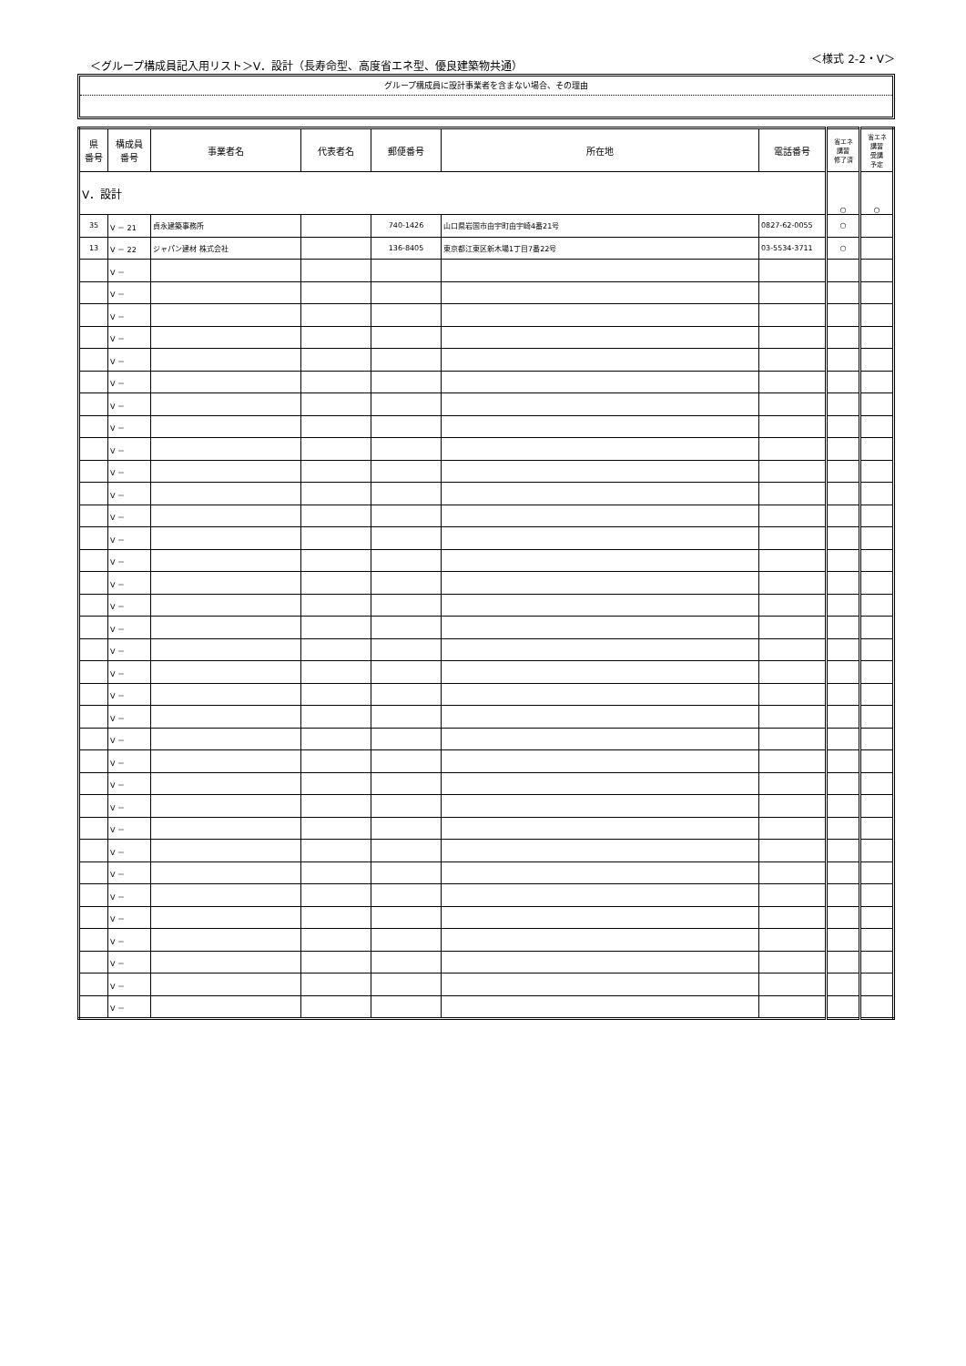＜グループ構成員記入用リスト＞Ⅴ．設計（長寿命型、高度省エネ型、優良建築物共通） ＜様式 2-2・Ⅴ＞
グループ構成員に設計事業者を含まない場合、その理由
| 県 番号 | 構成員 番号 | 事業者名 | 代表者名 | 郵便番号 | 所在地 | 電話番号 | 省エネ 講習 修了済 | 省エネ 講習 受講 予定 |
| --- | --- | --- | --- | --- | --- | --- | --- | --- |
| Ⅴ．設計 | | | | | | | ○ | ○ |
| 35 | Ⅴ － 21 | 貞永建築事務所 | | 740-1426 | 山口県岩国市由宇町由宇崎4番21号 | 0827-62-0055 | ○ | |
| 13 | Ⅴ － 22 | ジャパン建材 株式会社 | | 136-8405 | 東京都江東区新木場1丁目7番22号 | 03-5534-3711 | ○ | |
| | Ⅴ － | | | | | | | |
| | Ⅴ － | | | | | | | |
| | Ⅴ － | | | | | | | |
| | Ⅴ － | | | | | | | |
| | Ⅴ － | | | | | | | |
| | Ⅴ － | | | | | | | |
| | Ⅴ － | | | | | | | |
| | Ⅴ － | | | | | | | |
| | Ⅴ － | | | | | | | |
| | Ⅴ － | | | | | | | |
| | Ⅴ － | | | | | | | |
| | Ⅴ － | | | | | | | |
| | Ⅴ － | | | | | | | |
| | Ⅴ － | | | | | | | |
| | Ⅴ － | | | | | | | |
| | Ⅴ － | | | | | | | |
| | Ⅴ － | | | | | | | |
| | Ⅴ － | | | | | | | |
| | Ⅴ － | | | | | | | |
| | Ⅴ － | | | | | | | |
| | Ⅴ － | | | | | | | |
| | Ⅴ － | | | | | | | |
| | Ⅴ － | | | | | | | |
| | Ⅴ － | | | | | | | |
| | Ⅴ － | | | | | | | |
| | Ⅴ － | | | | | | | |
| | Ⅴ － | | | | | | | |
| | Ⅴ － | | | | | | | |
| | Ⅴ － | | | | | | | |
| | Ⅴ － | | | | | | | |
| | Ⅴ － | | | | | | | |
| | Ⅴ － | | | | | | | |
| | Ⅴ － | | | | | | | |
| | Ⅴ － | | | | | | | |